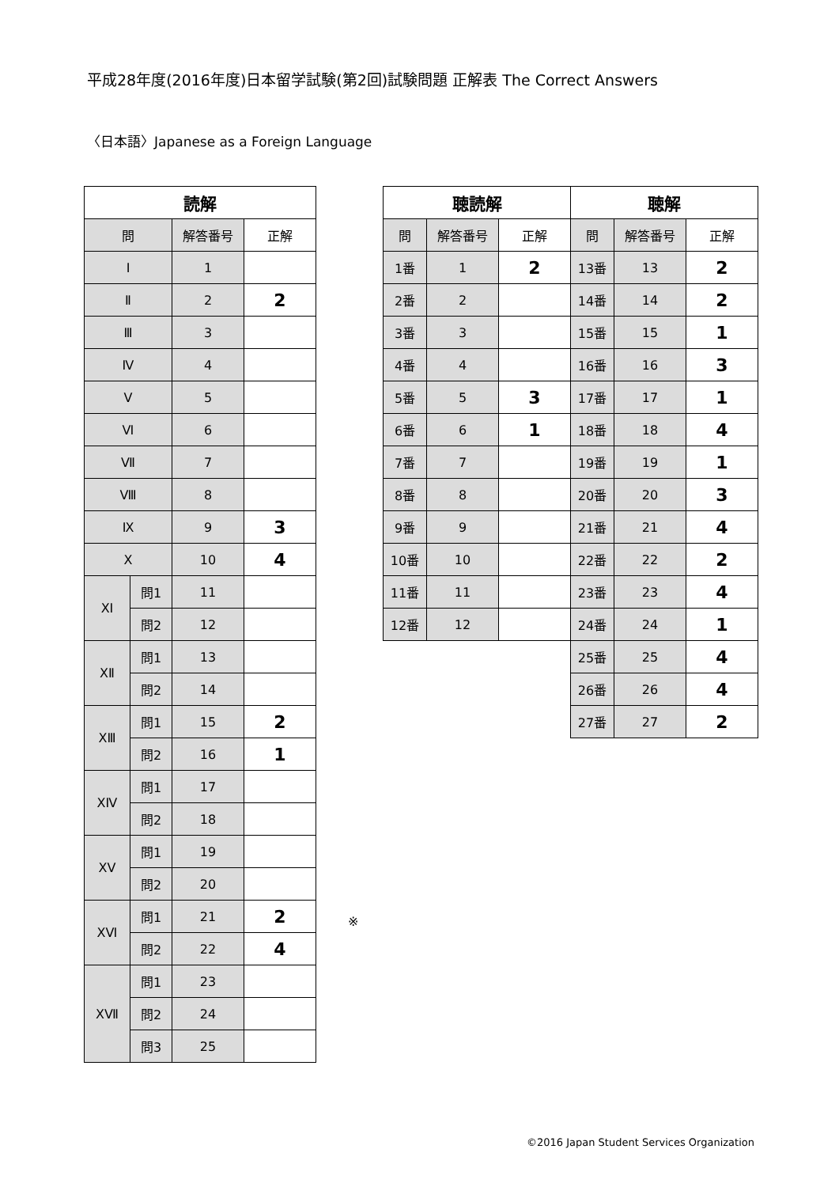平成28年度(2016年度)日本留学試験(第2回)試験問題 正解表 The Correct Answers
〈日本語〉Japanese as a Foreign Language
| 読解 | | | |
| --- | --- | --- | --- |
| 問 | | 解答番号 | 正解 |
| Ⅰ | | 1 | |
| Ⅱ | | 2 | 2 |
| Ⅲ | | 3 | |
| Ⅳ | | 4 | |
| Ⅴ | | 5 | |
| Ⅵ | | 6 | |
| Ⅶ | | 7 | |
| Ⅷ | | 8 | |
| Ⅸ | | 9 | 3 |
| Ⅹ | | 10 | 4 |
| ⅩⅠ | 問1 | 11 | |
| | 問2 | 12 | |
| ⅩⅡ | 問1 | 13 | |
| | 問2 | 14 | |
| ⅩⅢ | 問1 | 15 | 2 |
| | 問2 | 16 | 1 |
| ⅩⅣ | 問1 | 17 | |
| | 問2 | 18 | |
| ⅩⅤ | 問1 | 19 | |
| | 問2 | 20 | |
| ⅩⅥ | 問1 | 21 | 2 |
| | 問2 | 22 | 4 |
| ⅩⅦ | 問1 | 23 | |
| | 問2 | 24 | |
| | 問3 | 25 | |
| 聴読解 | | | 聴解 | | |
| --- | --- | --- | --- | --- | --- |
| 問 | 解答番号 | 正解 | 問 | 解答番号 | 正解 |
| 1番 | 1 | 2 | 13番 | 13 | 2 |
| 2番 | 2 | | 14番 | 14 | 2 |
| 3番 | 3 | | 15番 | 15 | 1 |
| 4番 | 4 | | 16番 | 16 | 3 |
| 5番 | 5 | 3 | 17番 | 17 | 1 |
| 6番 | 6 | 1 | 18番 | 18 | 4 |
| 7番 | 7 | | 19番 | 19 | 1 |
| 8番 | 8 | | 20番 | 20 | 3 |
| 9番 | 9 | | 21番 | 21 | 4 |
| 10番 | 10 | | 22番 | 22 | 2 |
| 11番 | 11 | | 23番 | 23 | 4 |
| 12番 | 12 | | 24番 | 24 | 1 |
| | | | 25番 | 25 | 4 |
| | | | 26番 | 26 | 4 |
| | | | 27番 | 27 | 2 |
※
©2016 Japan Student Services Organization